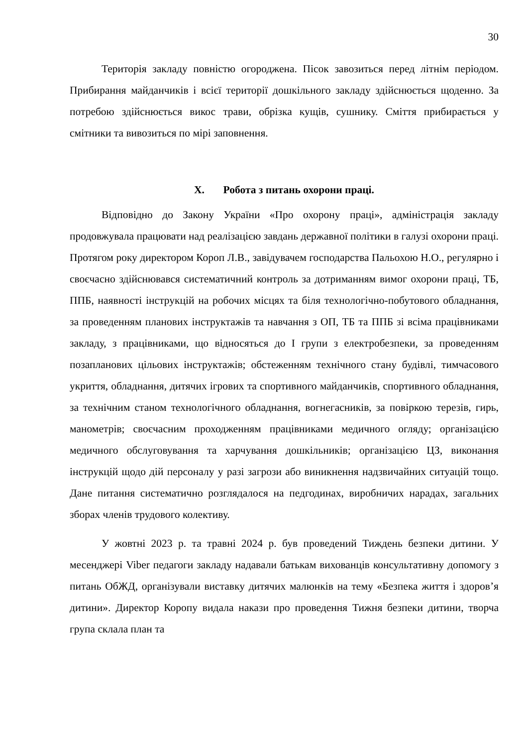30
Територія закладу повністю огороджена. Пісок завозиться перед літнім періодом. Прибирання майданчиків і всієї території дошкільного закладу здійснюється щоденно. За потребою здійснюється викос трави, обрізка кущів, сушнику. Сміття прибирається у смітники та вивозиться по мірі заповнення.
X. Робота з питань охорони праці.
Відповідно до Закону України «Про охорону праці», адміністрація закладу продовжувала працювати над реалізацією завдань державної політики в галузі охорони праці. Протягом року директором Короп Л.В., завідувачем господарства Пальохою Н.О., регулярно і своєчасно здійснювався систематичний контроль за дотриманням вимог охорони праці, ТБ, ППБ, наявності інструкцій на робочих місцях та біля технологічно-побутового обладнання, за проведенням планових інструктажів та навчання з ОП, ТБ та ППБ зі всіма працівниками закладу, з працівниками, що відносяться до І групи з електробезпеки, за проведенням позапланових цільових інструктажів; обстеженням технічного стану будівлі, тимчасового укриття, обладнання, дитячих ігрових та спортивного майданчиків, спортивного обладнання, за технічним станом технологічного обладнання, вогнегасників, за повіркою терезів, гирь, манометрів; своєчасним проходженням працівниками медичного огляду; організацією медичного обслуговування та харчування дошкільників; організацією ЦЗ, виконання інструкцій щодо дій персоналу у разі загрози або виникнення надзвичайних ситуацій тощо. Дане питання систематично розглядалося на педгодинах, виробничих нарадах, загальних зборах членів трудового колективу.
У жовтні 2023 р. та травні 2024 р. був проведений Тиждень безпеки дитини. У месенджері Viber педагоги закладу надавали батькам вихованців консультативну допомогу з питань ОбЖД, організували виставку дитячих малюнків на тему «Безпека життя і здоров’я дитини». Директор Коропу видала накази про проведення Тижня безпеки дитини, творча група склала план та